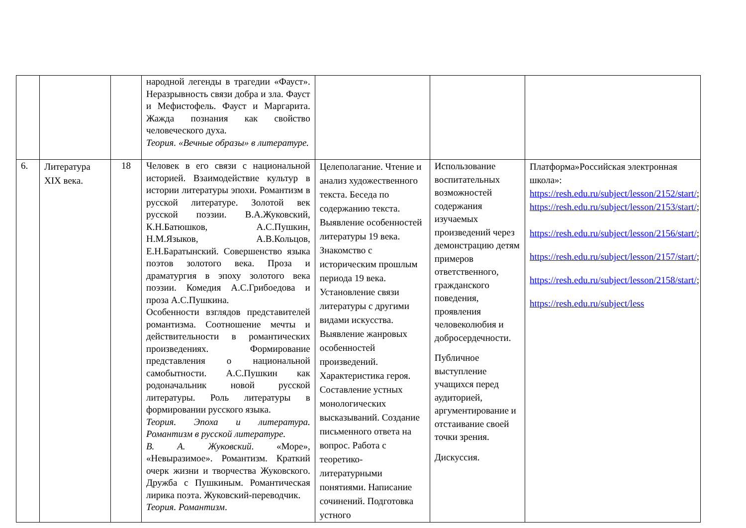| | | | народной легенды в трагедии «Фауст». Неразрывность связи добра и зла. Фауст и Мефистофель. Фауст и Маргарита. Жажда познания как свойство человеческого духа. Теория. «Вечные образы» в литературе. | | | |
| 6. | Литература XIX века. | 18 | Человек в его связи с национальной историей. Взаимодействие культур в истории литературы эпохи. Романтизм в русской литературе. Золотой век русской поэзии. В.А.Жуковский, К.Н.Батюшков, А.С.Пушкин, Н.М.Языков, А.В.Кольцов, Е.Н.Баратынский. Совершенство языка поэтов золотого века. Проза и драматургия в эпоху золотого века поэзии. Комедия А.С.Грибоедова и проза А.С.Пушкина. Особенности взглядов представителей романтизма. Соотношение мечты и действительности в романтических произведениях. Формирование представления о национальной самобытности. А.С.Пушкин как родоначальник новой русской литературы. Роль литературы в формировании русского языка. Теория. Эпоха и литература. Романтизм в русской литературе. В. А. Жуковский . «Море», «Невыразимое». Романтизм. Краткий очерк жизни и творчества Жуковского. Дружба с Пушкиным. Романтическая лирика поэта. Жуковский-переводчик. Теория. Романтизм . | Целеполагание. Чтение и анализ художественного текста. Беседа по содержанию текста. Выявление особенностей литературы 19 века. Знакомство с историческим прошлым периода 19 века. Установление связи литературы с другими видами искусства. Выявление жанровых особенностей произведений. Характеристика героя. Составление устных монологических высказываний. Создание письменного ответа на вопрос. Работа с теоретико-литературными понятиями. Написание сочинений. Подготовка устного | Использование воспитательных возможностей содержания изучаемых произведений через демонстрацию детям примеров ответственного, гражданского поведения, проявления человеколюбия и добросердечности. Публичное выступление учащихся перед аудиторией, аргументирование и отстаивание своей точки зрения. Дискуссия. | Платформа»Российская электронная школа»: https://resh.edu.ru/subject/lesson/2152/start/ ; https://resh.edu.ru/subject/lesson/2153/start/ ; https://resh.edu.ru/subject/lesson/2156/start/ ; https://resh.edu.ru/subject/lesson/2157/start/ ; https://resh.edu.ru/subject/lesson/2158/start/ ; https://resh.edu.ru/subject/less |